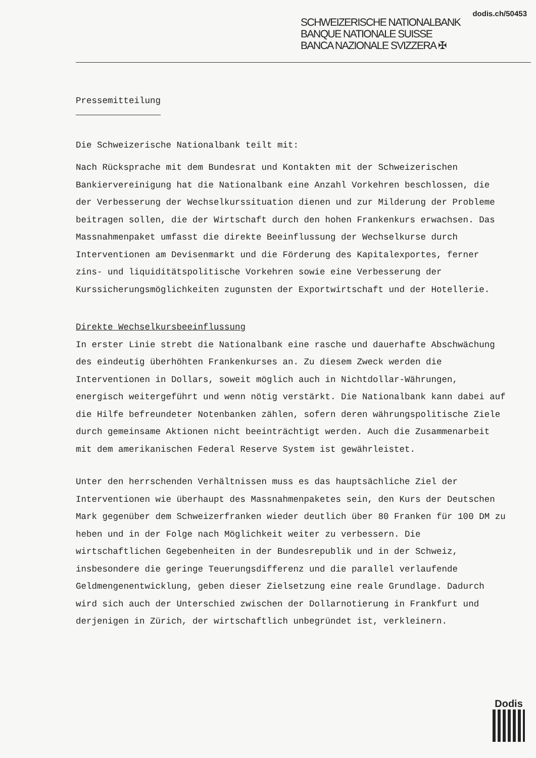dodis.ch/50453
SCHWEIZERISCHE NATIONALBANK
BANQUE NATIONALE SUISSE
BANCA NAZIONALE SVIZZERA ✠
Pressemitteilung
Die Schweizerische Nationalbank teilt mit:
Nach Rücksprache mit dem Bundesrat und Kontakten mit der Schweizerischen Bankiervereinigung hat die Nationalbank eine Anzahl Vorkehren beschlossen, die der Verbesserung der Wechselkurssituation dienen und zur Milderung der Probleme beitragen sollen, die der Wirtschaft durch den hohen Frankenkurs erwachsen. Das Massnahmenpaket umfasst die direkte Beeinflussung der Wechselkurse durch Interventionen am Devisenmarkt und die Förderung des Kapitalexportes, ferner zins- und liquiditätspolitische Vorkehren sowie eine Verbesserung der Kurssicherungsmöglichkeiten zugunsten der Exportwirtschaft und der Hotellerie.
Direkte Wechselkursbeeinflussung
In erster Linie strebt die Nationalbank eine rasche und dauerhafte Abschwächung des eindeutig überhöhten Frankenkurses an. Zu diesem Zweck werden die Interventionen in Dollars, soweit möglich auch in Nichtdollar-Währungen, energisch weitergeführt und wenn nötig verstärkt. Die Nationalbank kann dabei auf die Hilfe befreundeter Notenbanken zählen, sofern deren währungspolitische Ziele durch gemeinsame Aktionen nicht beeinträchtigt werden. Auch die Zusammenarbeit mit dem amerikanischen Federal Reserve System ist gewährleistet.
Unter den herrschenden Verhältnissen muss es das hauptsächliche Ziel der Interventionen wie überhaupt des Massnahmenpaketes sein, den Kurs der Deutschen Mark gegenüber dem Schweizerfranken wieder deutlich über 80 Franken für 100 DM zu heben und in der Folge nach Möglichkeit weiter zu verbessern. Die wirtschaftlichen Gegebenheiten in der Bundesrepublik und in der Schweiz, insbesondere die geringe Teuerungsdifferenz und die parallel verlaufende Geldmengenentwicklung, geben dieser Zielsetzung eine reale Grundlage. Dadurch wird sich auch der Unterschied zwischen der Dollarnotierung in Frankfurt und derjenigen in Zürich, der wirtschaftlich unbegründet ist, verkleinern.
Dodis